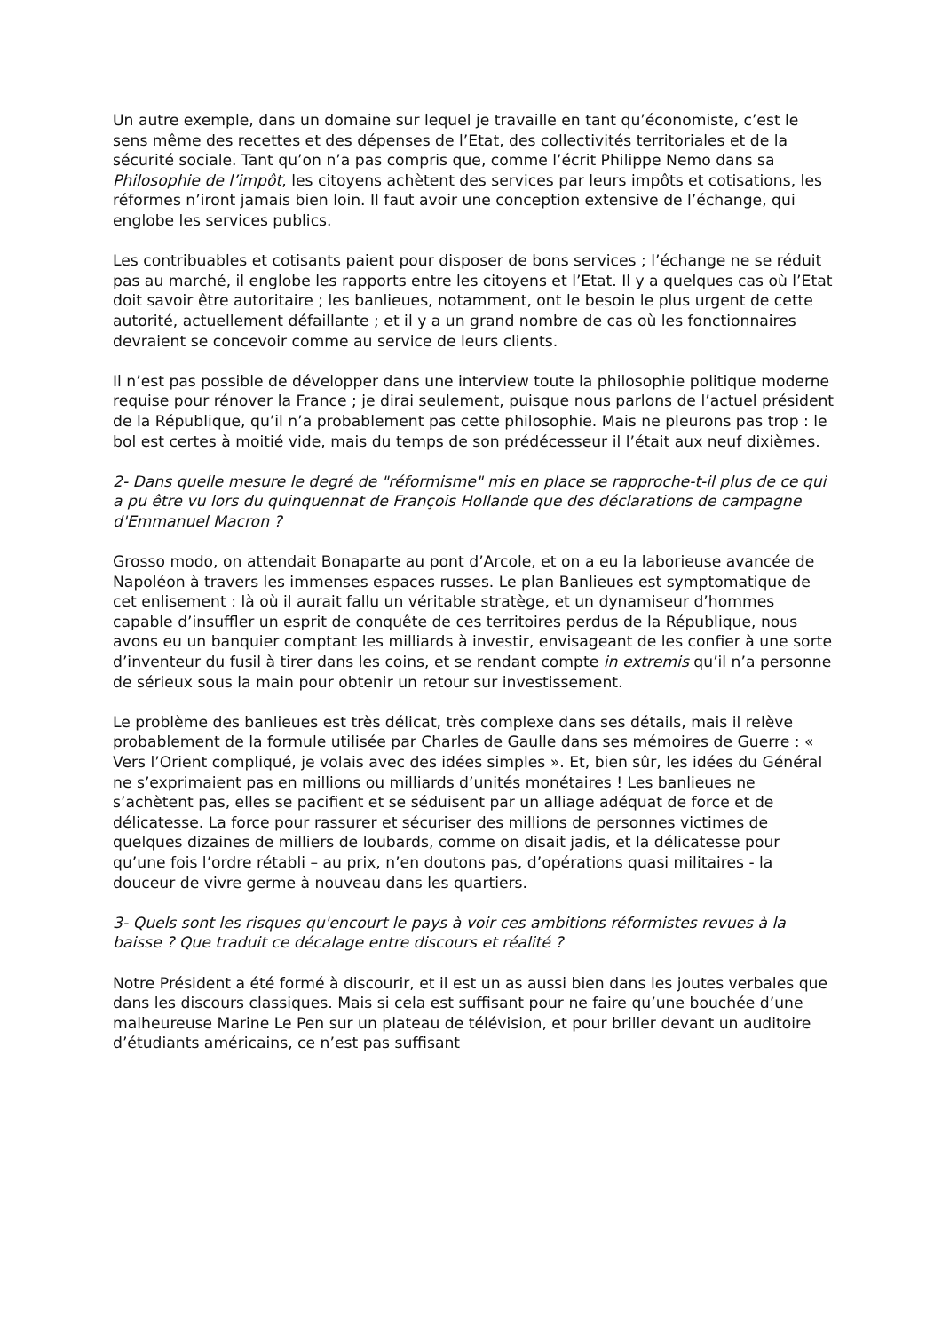Un autre exemple, dans un domaine sur lequel je travaille en tant qu’économiste, c’est le sens même des recettes et des dépenses de l’Etat, des collectivités territoriales et de la sécurité sociale. Tant qu’on n’a pas compris que, comme l’écrit Philippe Nemo dans sa Philosophie de l’impôt, les citoyens achètent des services par leurs impôts et cotisations, les réformes n’iront jamais bien loin. Il faut avoir une conception extensive de l’échange, qui englobe les services publics.
Les contribuables et cotisants paient pour disposer de bons services ; l’échange ne se réduit pas au marché, il englobe les rapports entre les citoyens et l’Etat. Il y a quelques cas où l’Etat doit savoir être autoritaire ; les banlieues, notamment, ont le besoin le plus urgent de cette autorité, actuellement défaillante ; et il y a un grand nombre de cas où les fonctionnaires devraient se concevoir comme au service de leurs clients.
Il n’est pas possible de développer dans une interview toute la philosophie politique moderne requise pour rénover la France ; je dirai seulement, puisque nous parlons de l’actuel président de la République, qu’il n’a probablement pas cette philosophie. Mais ne pleurons pas trop : le bol est certes à moitié vide, mais du temps de son prédécesseur il l’était aux neuf dixièmes.
2- Dans quelle mesure le degré de "réformisme" mis en place se rapproche-t-il plus de ce qui a pu être vu lors du quinquennat de François Hollande que des déclarations de campagne d'Emmanuel Macron ?
Grosso modo, on attendait Bonaparte au pont d’Arcole, et on a eu la laborieuse avancée de Napoléon à travers les immenses espaces russes. Le plan Banlieues est symptomatique de cet enlisement : là où il aurait fallu un véritable stratège, et un dynamiseur d’hommes capable d’insuffler un esprit de conquête de ces territoires perdus de la République, nous avons eu un banquier comptant les milliards à investir, envisageant de les confier à une sorte d’inventeur du fusil à tirer dans les coins, et se rendant compte in extremis qu’il n’a personne de sérieux sous la main pour obtenir un retour sur investissement.
Le problème des banlieues est très délicat, très complexe dans ses détails, mais il relève probablement de la formule utilisée par Charles de Gaulle dans ses mémoires de Guerre : « Vers l’Orient compliqué, je volais avec des idées simples ». Et, bien sûr, les idées du Général ne s’exprimaient pas en millions ou milliards d’unités monétaires ! Les banlieues ne s’achètent pas, elles se pacifient et se séduisent par un alliage adéquat de force et de délicatesse. La force pour rassurer et sécuriser des millions de personnes victimes de quelques dizaines de milliers de loubards, comme on disait jadis, et la délicatesse pour qu’une fois l’ordre rétabli – au prix, n’en doutons pas, d’opérations quasi militaires - la douceur de vivre germe à nouveau dans les quartiers.
3- Quels sont les risques qu'encourt le pays à voir ces ambitions réformistes revues à la baisse ? Que traduit ce décalage entre discours et réalité ?
Notre Président a été formé à discourir, et il est un as aussi bien dans les joutes verbales que dans les discours classiques. Mais si cela est suffisant pour ne faire qu’une bouchée d’une malheureuse Marine Le Pen sur un plateau de télévision, et pour briller devant un auditoire d’étudiants américains, ce n’est pas suffisant